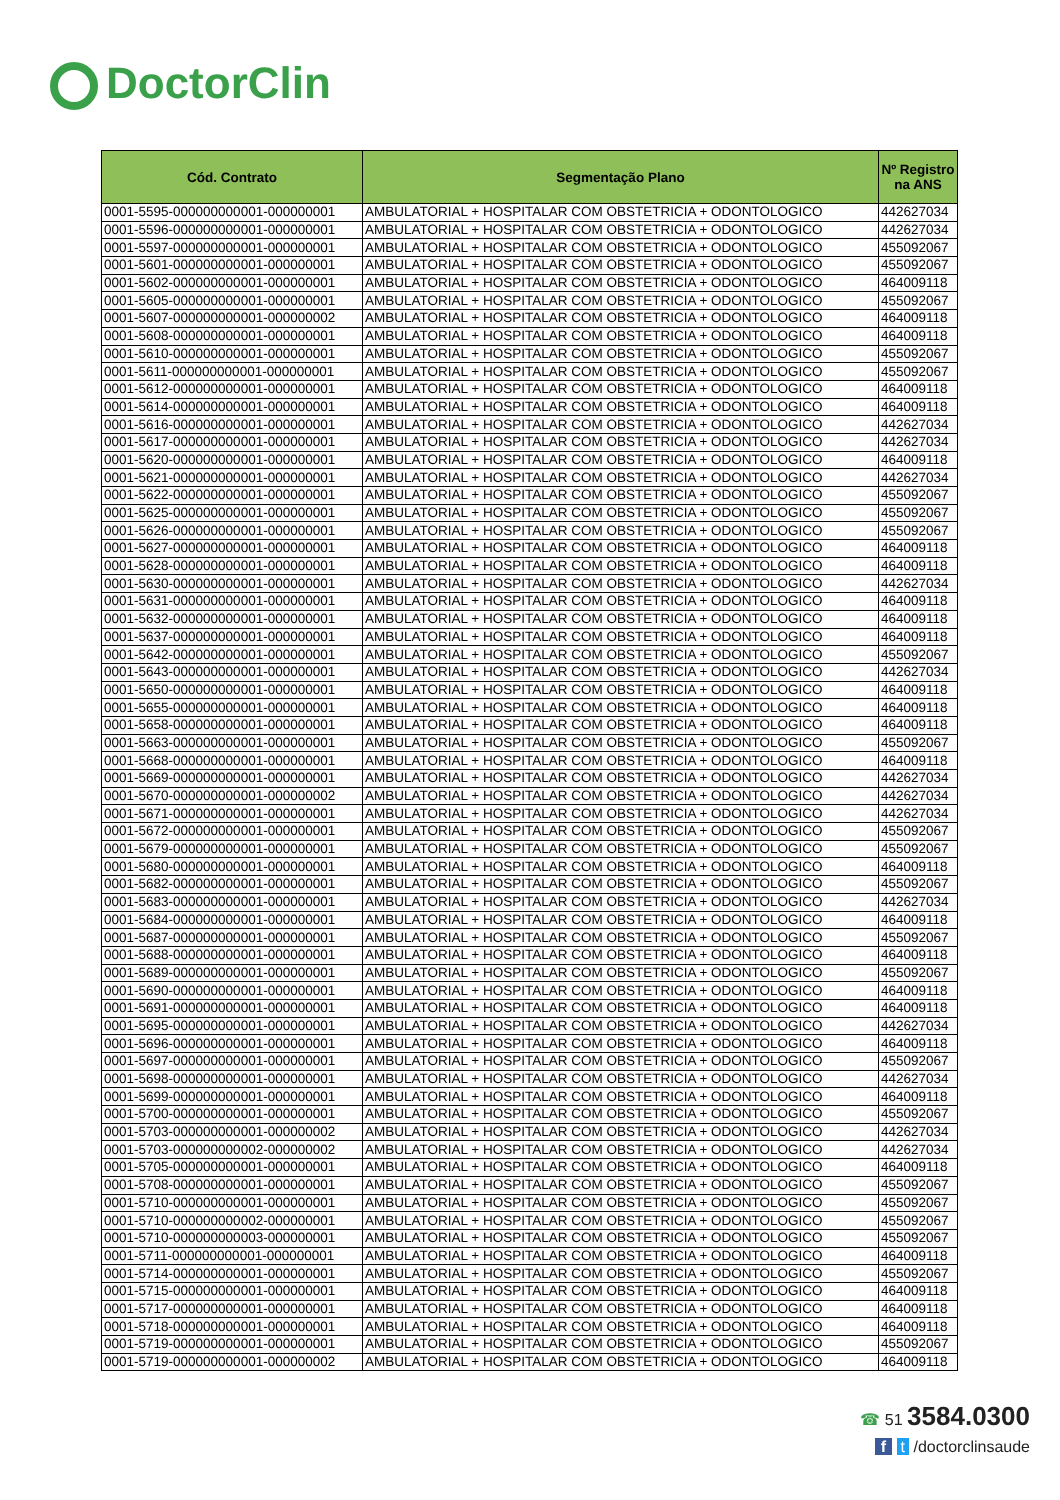DoctorClin
| Cód. Contrato | Segmentação Plano | Nº Registro na ANS |
| --- | --- | --- |
| 0001-5595-000000000001-000000001 | AMBULATORIAL + HOSPITALAR COM OBSTETRICIA + ODONTOLOGICO | 442627034 |
| 0001-5596-000000000001-000000001 | AMBULATORIAL + HOSPITALAR COM OBSTETRICIA + ODONTOLOGICO | 442627034 |
| 0001-5597-000000000001-000000001 | AMBULATORIAL + HOSPITALAR COM OBSTETRICIA + ODONTOLOGICO | 455092067 |
| 0001-5601-000000000001-000000001 | AMBULATORIAL + HOSPITALAR COM OBSTETRICIA + ODONTOLOGICO | 455092067 |
| 0001-5602-000000000001-000000001 | AMBULATORIAL + HOSPITALAR COM OBSTETRICIA + ODONTOLOGICO | 464009118 |
| 0001-5605-000000000001-000000001 | AMBULATORIAL + HOSPITALAR COM OBSTETRICIA + ODONTOLOGICO | 455092067 |
| 0001-5607-000000000001-000000002 | AMBULATORIAL + HOSPITALAR COM OBSTETRICIA + ODONTOLOGICO | 464009118 |
| 0001-5608-000000000001-000000001 | AMBULATORIAL + HOSPITALAR COM OBSTETRICIA + ODONTOLOGICO | 464009118 |
| 0001-5610-000000000001-000000001 | AMBULATORIAL + HOSPITALAR COM OBSTETRICIA + ODONTOLOGICO | 455092067 |
| 0001-5611-000000000001-000000001 | AMBULATORIAL + HOSPITALAR COM OBSTETRICIA + ODONTOLOGICO | 455092067 |
| 0001-5612-000000000001-000000001 | AMBULATORIAL + HOSPITALAR COM OBSTETRICIA + ODONTOLOGICO | 464009118 |
| 0001-5614-000000000001-000000001 | AMBULATORIAL + HOSPITALAR COM OBSTETRICIA + ODONTOLOGICO | 464009118 |
| 0001-5616-000000000001-000000001 | AMBULATORIAL + HOSPITALAR COM OBSTETRICIA + ODONTOLOGICO | 442627034 |
| 0001-5617-000000000001-000000001 | AMBULATORIAL + HOSPITALAR COM OBSTETRICIA + ODONTOLOGICO | 442627034 |
| 0001-5620-000000000001-000000001 | AMBULATORIAL + HOSPITALAR COM OBSTETRICIA + ODONTOLOGICO | 464009118 |
| 0001-5621-000000000001-000000001 | AMBULATORIAL + HOSPITALAR COM OBSTETRICIA + ODONTOLOGICO | 442627034 |
| 0001-5622-000000000001-000000001 | AMBULATORIAL + HOSPITALAR COM OBSTETRICIA + ODONTOLOGICO | 455092067 |
| 0001-5625-000000000001-000000001 | AMBULATORIAL + HOSPITALAR COM OBSTETRICIA + ODONTOLOGICO | 455092067 |
| 0001-5626-000000000001-000000001 | AMBULATORIAL + HOSPITALAR COM OBSTETRICIA + ODONTOLOGICO | 455092067 |
| 0001-5627-000000000001-000000001 | AMBULATORIAL + HOSPITALAR COM OBSTETRICIA + ODONTOLOGICO | 464009118 |
| 0001-5628-000000000001-000000001 | AMBULATORIAL + HOSPITALAR COM OBSTETRICIA + ODONTOLOGICO | 464009118 |
| 0001-5630-000000000001-000000001 | AMBULATORIAL + HOSPITALAR COM OBSTETRICIA + ODONTOLOGICO | 442627034 |
| 0001-5631-000000000001-000000001 | AMBULATORIAL + HOSPITALAR COM OBSTETRICIA + ODONTOLOGICO | 464009118 |
| 0001-5632-000000000001-000000001 | AMBULATORIAL + HOSPITALAR COM OBSTETRICIA + ODONTOLOGICO | 464009118 |
| 0001-5637-000000000001-000000001 | AMBULATORIAL + HOSPITALAR COM OBSTETRICIA + ODONTOLOGICO | 464009118 |
| 0001-5642-000000000001-000000001 | AMBULATORIAL + HOSPITALAR COM OBSTETRICIA + ODONTOLOGICO | 455092067 |
| 0001-5643-000000000001-000000001 | AMBULATORIAL + HOSPITALAR COM OBSTETRICIA + ODONTOLOGICO | 442627034 |
| 0001-5650-000000000001-000000001 | AMBULATORIAL + HOSPITALAR COM OBSTETRICIA + ODONTOLOGICO | 464009118 |
| 0001-5655-000000000001-000000001 | AMBULATORIAL + HOSPITALAR COM OBSTETRICIA + ODONTOLOGICO | 464009118 |
| 0001-5658-000000000001-000000001 | AMBULATORIAL + HOSPITALAR COM OBSTETRICIA + ODONTOLOGICO | 464009118 |
| 0001-5663-000000000001-000000001 | AMBULATORIAL + HOSPITALAR COM OBSTETRICIA + ODONTOLOGICO | 455092067 |
| 0001-5668-000000000001-000000001 | AMBULATORIAL + HOSPITALAR COM OBSTETRICIA + ODONTOLOGICO | 464009118 |
| 0001-5669-000000000001-000000001 | AMBULATORIAL + HOSPITALAR COM OBSTETRICIA + ODONTOLOGICO | 442627034 |
| 0001-5670-000000000001-000000002 | AMBULATORIAL + HOSPITALAR COM OBSTETRICIA + ODONTOLOGICO | 442627034 |
| 0001-5671-000000000001-000000001 | AMBULATORIAL + HOSPITALAR COM OBSTETRICIA + ODONTOLOGICO | 442627034 |
| 0001-5672-000000000001-000000001 | AMBULATORIAL + HOSPITALAR COM OBSTETRICIA + ODONTOLOGICO | 455092067 |
| 0001-5679-000000000001-000000001 | AMBULATORIAL + HOSPITALAR COM OBSTETRICIA + ODONTOLOGICO | 455092067 |
| 0001-5680-000000000001-000000001 | AMBULATORIAL + HOSPITALAR COM OBSTETRICIA + ODONTOLOGICO | 464009118 |
| 0001-5682-000000000001-000000001 | AMBULATORIAL + HOSPITALAR COM OBSTETRICIA + ODONTOLOGICO | 455092067 |
| 0001-5683-000000000001-000000001 | AMBULATORIAL + HOSPITALAR COM OBSTETRICIA + ODONTOLOGICO | 442627034 |
| 0001-5684-000000000001-000000001 | AMBULATORIAL + HOSPITALAR COM OBSTETRICIA + ODONTOLOGICO | 464009118 |
| 0001-5687-000000000001-000000001 | AMBULATORIAL + HOSPITALAR COM OBSTETRICIA + ODONTOLOGICO | 455092067 |
| 0001-5688-000000000001-000000001 | AMBULATORIAL + HOSPITALAR COM OBSTETRICIA + ODONTOLOGICO | 464009118 |
| 0001-5689-000000000001-000000001 | AMBULATORIAL + HOSPITALAR COM OBSTETRICIA + ODONTOLOGICO | 455092067 |
| 0001-5690-000000000001-000000001 | AMBULATORIAL + HOSPITALAR COM OBSTETRICIA + ODONTOLOGICO | 464009118 |
| 0001-5691-000000000001-000000001 | AMBULATORIAL + HOSPITALAR COM OBSTETRICIA + ODONTOLOGICO | 464009118 |
| 0001-5695-000000000001-000000001 | AMBULATORIAL + HOSPITALAR COM OBSTETRICIA + ODONTOLOGICO | 442627034 |
| 0001-5696-000000000001-000000001 | AMBULATORIAL + HOSPITALAR COM OBSTETRICIA + ODONTOLOGICO | 464009118 |
| 0001-5697-000000000001-000000001 | AMBULATORIAL + HOSPITALAR COM OBSTETRICIA + ODONTOLOGICO | 455092067 |
| 0001-5698-000000000001-000000001 | AMBULATORIAL + HOSPITALAR COM OBSTETRICIA + ODONTOLOGICO | 442627034 |
| 0001-5699-000000000001-000000001 | AMBULATORIAL + HOSPITALAR COM OBSTETRICIA + ODONTOLOGICO | 464009118 |
| 0001-5700-000000000001-000000001 | AMBULATORIAL + HOSPITALAR COM OBSTETRICIA + ODONTOLOGICO | 455092067 |
| 0001-5703-000000000001-000000002 | AMBULATORIAL + HOSPITALAR COM OBSTETRICIA + ODONTOLOGICO | 442627034 |
| 0001-5703-000000000002-000000002 | AMBULATORIAL + HOSPITALAR COM OBSTETRICIA + ODONTOLOGICO | 442627034 |
| 0001-5705-000000000001-000000001 | AMBULATORIAL + HOSPITALAR COM OBSTETRICIA + ODONTOLOGICO | 464009118 |
| 0001-5708-000000000001-000000001 | AMBULATORIAL + HOSPITALAR COM OBSTETRICIA + ODONTOLOGICO | 455092067 |
| 0001-5710-000000000001-000000001 | AMBULATORIAL + HOSPITALAR COM OBSTETRICIA + ODONTOLOGICO | 455092067 |
| 0001-5710-000000000002-000000001 | AMBULATORIAL + HOSPITALAR COM OBSTETRICIA + ODONTOLOGICO | 455092067 |
| 0001-5710-000000000003-000000001 | AMBULATORIAL + HOSPITALAR COM OBSTETRICIA + ODONTOLOGICO | 455092067 |
| 0001-5711-000000000001-000000001 | AMBULATORIAL + HOSPITALAR COM OBSTETRICIA + ODONTOLOGICO | 464009118 |
| 0001-5714-000000000001-000000001 | AMBULATORIAL + HOSPITALAR COM OBSTETRICIA + ODONTOLOGICO | 455092067 |
| 0001-5715-000000000001-000000001 | AMBULATORIAL + HOSPITALAR COM OBSTETRICIA + ODONTOLOGICO | 464009118 |
| 0001-5717-000000000001-000000001 | AMBULATORIAL + HOSPITALAR COM OBSTETRICIA + ODONTOLOGICO | 464009118 |
| 0001-5718-000000000001-000000001 | AMBULATORIAL + HOSPITALAR COM OBSTETRICIA + ODONTOLOGICO | 464009118 |
| 0001-5719-000000000001-000000001 | AMBULATORIAL + HOSPITALAR COM OBSTETRICIA + ODONTOLOGICO | 455092067 |
| 0001-5719-000000000001-000000002 | AMBULATORIAL + HOSPITALAR COM OBSTETRICIA + ODONTOLOGICO | 464009118 |
☎ 51 3584.0300
f t /doctorclinsaude